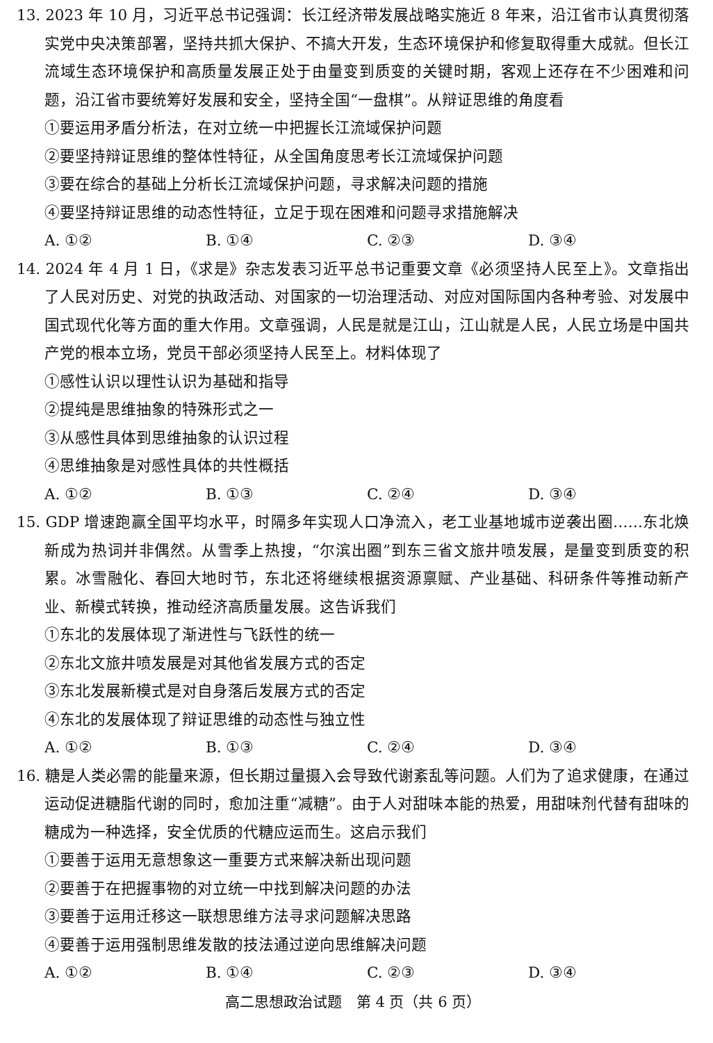13. 2023 年 10 月，习近平总书记强调：长江经济带发展战略实施近 8 年来，沿江省市认真贯彻落实党中央决策部署，坚持共抓大保护、不搞大开发，生态环境保护和修复取得重大成就。但长江流域生态环境保护和高质量发展正处于由量变到质变的关键时期，客观上还存在不少困难和问题，沿江省市要统筹好发展和安全，坚持全国“一盘棋”。从辩证思维的角度看
①要运用矛盾分析法，在对立统一中把握长江流域保护问题
②要坚持辩证思维的整体性特征，从全国角度思考长江流域保护问题
③要在综合的基础上分析长江流域保护问题，寻求解决问题的措施
④要坚持辩证思维的动态性特征，立足于现在困难和问题寻求措施解决
A. ①② B. ①④ C. ②③ D. ③④
14. 2024 年 4 月 1 日，《求是》杂志发表习近平总书记重要文章《必须坚持人民至上》。文章指出了人民对历史、对党的执政活动、对国家的一切治理活动、对应对国际国内各种考验、对发展中国式现代化等方面的重大作用。文章强调，人民是就是江山，江山就是人民，人民立场是中国共产党的根本立场，党员干部必须坚持人民至上。材料体现了
①感性认识以理性认识为基础和指导
②提纯是思维抽象的特殊形式之一
③从感性具体到思维抽象的认识过程
④思维抽象是对感性具体的共性概括
A. ①② B. ①③ C. ②④ D. ③④
15. GDP 增速跑赢全国平均水平，时隔多年实现人口净流入，老工业基地城市逆袭出圈……东北焕新成为热词并非偶然。从雪季上热搜，“尔滨出圈”到东三省文旅井喷发展，是量变到质变的积累。冰雪融化、春回大地时节，东北还将继续根据资源禀赋、产业基础、科研条件等推动新产业、新模式转换，推动经济高质量发展。这告诉我们
①东北的发展体现了渐进性与飞跃性的统一
②东北文旅井喷发展是对其他省发展方式的否定
③东北发展新模式是对自身落后发展方式的否定
④东北的发展体现了辩证思维的动态性与独立性
A. ①② B. ①③ C. ②④ D. ③④
16. 糖是人类必需的能量来源，但长期过量摄入会导致代谢紊乱等问题。人们为了追求健康，在通过运动促进糖脂代谢的同时，愈加注重“减糖”。由于人对甜味本能的热爱，用甜味剂代替有甜味的糖成为一种选择，安全优质的代糖应运而生。这启示我们
①要善于运用无意想象这一重要方式来解决新出现问题
②要善于在把握事物的对立统一中找到解决问题的办法
③要善于运用迁移这一联想思维方法寻求问题解决思路
④要善于运用强制思维发散的技法通过逆向思维解决问题
A. ①② B. ①④ C. ②③ D. ③④
高二思想政治试题　第 4 页（共 6 页）